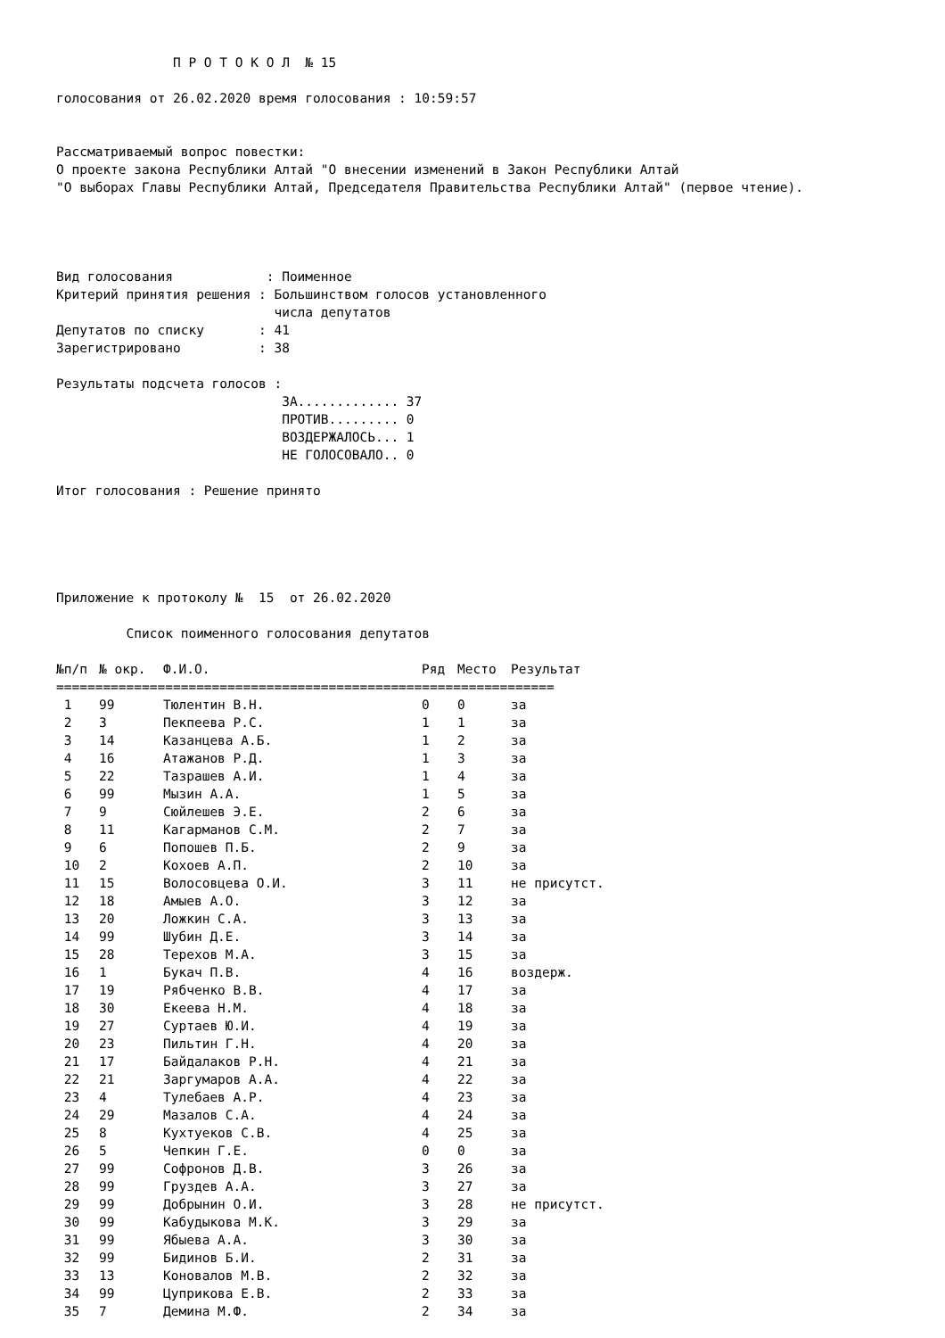П Р О Т О К О Л  № 15

голосования от 26.02.2020 время голосования : 10:59:57


Рассматриваемый вопрос повестки:
О проекте закона Республики Алтай "О внесении изменений в Закон Республики Алтай
"О выборах Главы Республики Алтай, Председателя Правительства Республики Алтай" (первое чтение).




Вид голосования            : Поименное
Критерий принятия решения : Большинством голосов установленного
                            числа депутатов
Депутатов по списку       : 41
Зарегистрировано          : 38

Результаты подсчета голосов :
                             ЗА............. 37
                             ПРОТИВ......... 0
                             ВОЗДЕРЖАЛОСЬ... 1
                             НЕ ГОЛОСОВАЛО.. 0

Итог голосования : Решение принято





Приложение к протоколу №  15  от 26.02.2020

         Список поименного голосования депутатов
| №п/п | № окр. | Ф.И.О. | Ряд | Место | Результат |
| --- | --- | --- | --- | --- | --- |
| ================================================================ | | | | | |
| 1 | 99 | Тюлентин В.Н. | 0 | 0 | за |
| 2 | 3 | Пекпеева Р.С. | 1 | 1 | за |
| 3 | 14 | Казанцева А.Б. | 1 | 2 | за |
| 4 | 16 | Атажанов Р.Д. | 1 | 3 | за |
| 5 | 22 | Тазрашев А.И. | 1 | 4 | за |
| 6 | 99 | Мызин А.А. | 1 | 5 | за |
| 7 | 9 | Сюйлешев Э.Е. | 2 | 6 | за |
| 8 | 11 | Кагарманов С.М. | 2 | 7 | за |
| 9 | 6 | Попошев П.Б. | 2 | 9 | за |
| 10 | 2 | Кохоев А.П. | 2 | 10 | за |
| 11 | 15 | Волосовцева О.И. | 3 | 11 | не присутст. |
| 12 | 18 | Амыев А.О. | 3 | 12 | за |
| 13 | 20 | Ложкин С.А. | 3 | 13 | за |
| 14 | 99 | Шубин Д.Е. | 3 | 14 | за |
| 15 | 28 | Терехов М.А. | 3 | 15 | за |
| 16 | 1 | Букач П.В. | 4 | 16 | воздерж. |
| 17 | 19 | Рябченко В.В. | 4 | 17 | за |
| 18 | 30 | Екеева Н.М. | 4 | 18 | за |
| 19 | 27 | Суртаев Ю.И. | 4 | 19 | за |
| 20 | 23 | Пильтин Г.Н. | 4 | 20 | за |
| 21 | 17 | Байдалаков Р.Н. | 4 | 21 | за |
| 22 | 21 | Заргумаров А.А. | 4 | 22 | за |
| 23 | 4 | Тулебаев А.Р. | 4 | 23 | за |
| 24 | 29 | Мазалов С.А. | 4 | 24 | за |
| 25 | 8 | Кухтуеков С.В. | 4 | 25 | за |
| 26 | 5 | Чепкин Г.Е. | 0 | 0 | за |
| 27 | 99 | Софронов Д.В. | 3 | 26 | за |
| 28 | 99 | Груздев А.А. | 3 | 27 | за |
| 29 | 99 | Добрынин О.И. | 3 | 28 | не присутст. |
| 30 | 99 | Кабудыкова М.К. | 3 | 29 | за |
| 31 | 99 | Ябыева А.А. | 3 | 30 | за |
| 32 | 99 | Бидинов Б.И. | 2 | 31 | за |
| 33 | 13 | Коновалов М.В. | 2 | 32 | за |
| 34 | 99 | Цуприкова Е.В. | 2 | 33 | за |
| 35 | 7 | Демина М.Ф. | 2 | 34 | за |